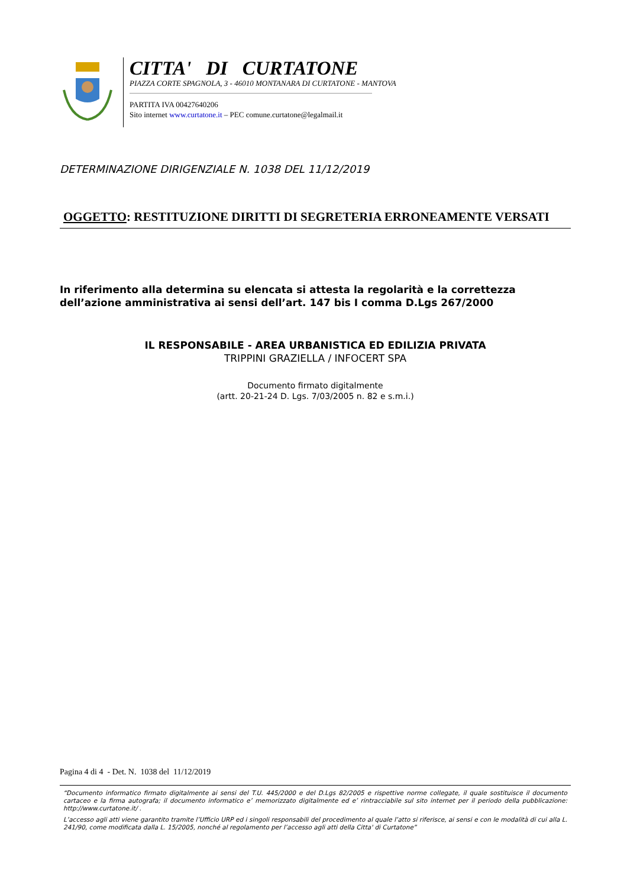CITTA' DI CURTATONE
PIAZZA CORTE SPAGNOLA, 3 - 46010 MONTANARA DI CURTATONE - MANTOVA
PARTITA IVA 00427640206
Sito internet www.curtatone.it – PEC comune.curtatone@legalmail.it
DETERMINAZIONE DIRIGENZIALE N. 1038 DEL 11/12/2019
OGGETTO: RESTITUZIONE DIRITTI DI SEGRETERIA ERRONEAMENTE VERSATI
In riferimento alla determina su elencata si attesta la regolarità e la correttezza dell’azione amministrativa ai sensi dell’art. 147 bis I comma D.Lgs 267/2000
IL RESPONSABILE - AREA URBANISTICA ED EDILIZIA PRIVATA
TRIPPINI GRAZIELLA / INFOCERT SPA
Documento firmato digitalmente
(artt. 20-21-24 D. Lgs. 7/03/2005 n. 82 e s.m.i.)
Pagina 4 di 4 - Det. N. 1038 del 11/12/2019
“Documento informatico firmato digitalmente ai sensi del T.U. 445/2000 e del D.Lgs 82/2005 e rispettive norme collegate, il quale sostituisce il documento cartaceo e la firma autografa; il documento informatico e’ memorizzato digitalmente ed e’ rintracciabile sul sito internet per il periodo della pubblicazione: http://www.curtatone.it/ .
L’accesso agli atti viene garantito tramite l’Ufficio URP ed i singoli responsabili del procedimento al quale l’atto si riferisce, ai sensi e con le modalità di cui alla L. 241/90, come modificata dalla L. 15/2005, nonché al regolamento per l’accesso agli atti della Citta' di Curtatone”